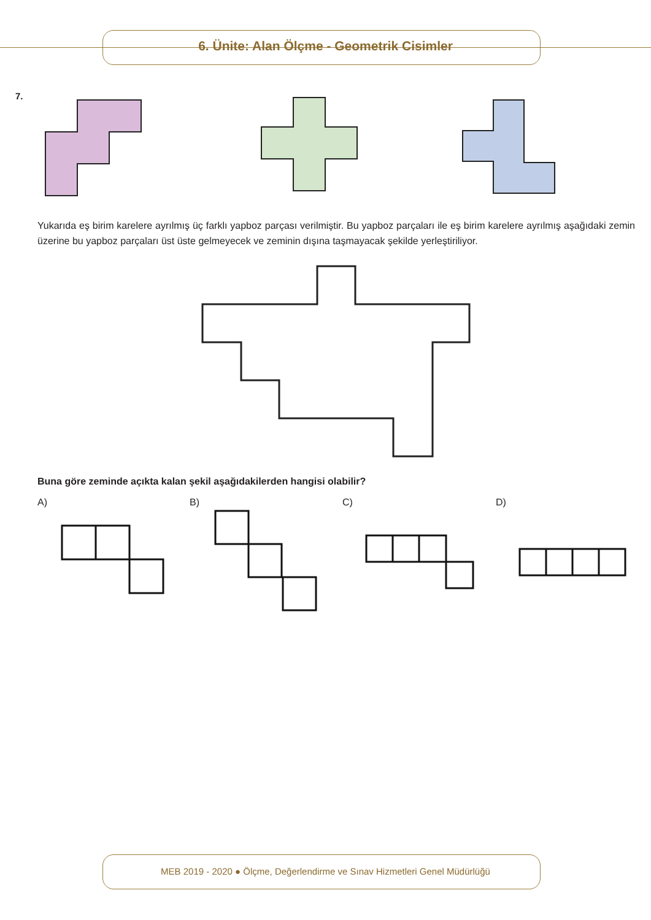6. Ünite: Alan Ölçme - Geometrik Cisimler
7.
Yukarıda eş birim karelere ayrılmış üç farklı yapboz parçası verilmiştir. Bu yapboz parçaları ile eş birim karelere ayrılmış aşağıdaki zemin üzerine bu yapboz parçaları üst üste gelmeyecek ve zeminin dışına taşmayacak şekilde yerleştiriliyor.
Buna göre zeminde açıkta kalan şekil aşağıdakilerden hangisi olabilir?
A) B) C) D)
MEB 2019 - 2020 ● Ölçme, Değerlendirme ve Sınav Hizmetleri Genel Müdürlüğü